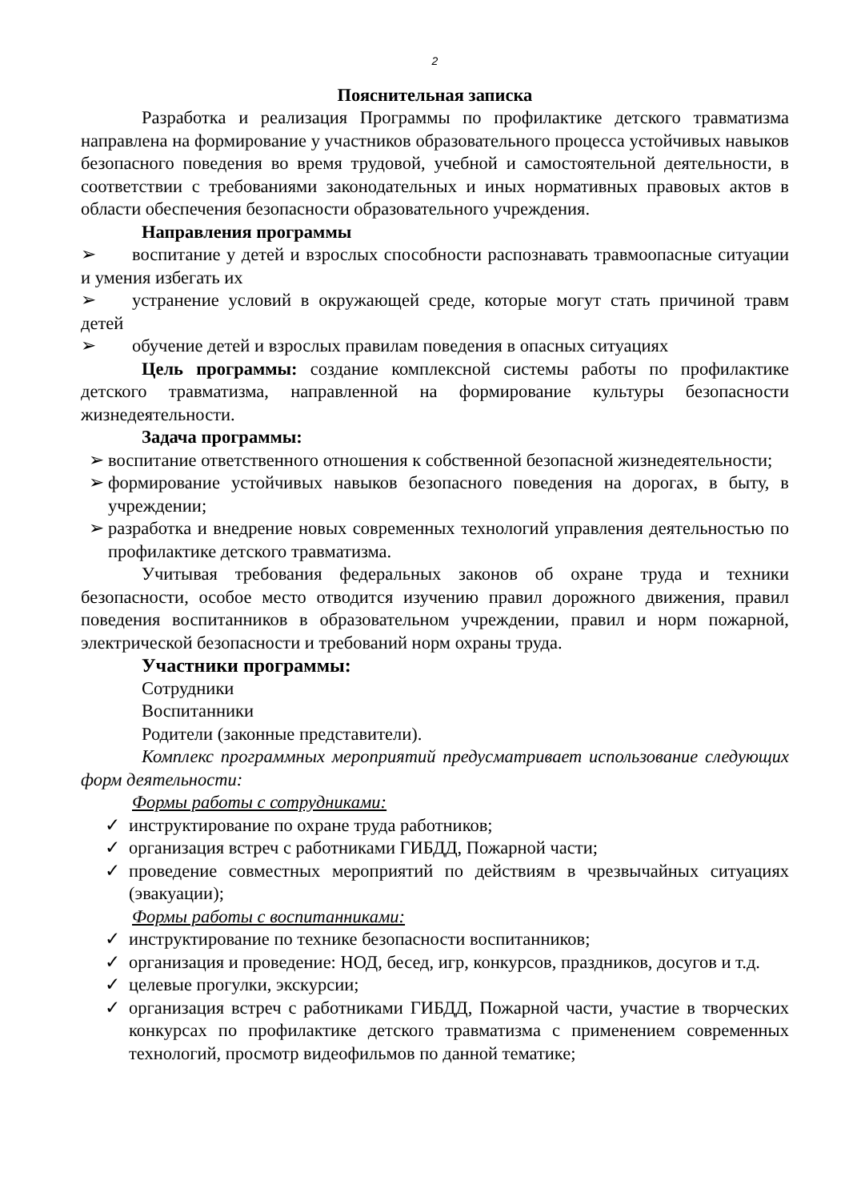2
Пояснительная записка
Разработка и реализация Программы по профилактике детского травматизма направлена на формирование у участников образовательного процесса устойчивых навыков безопасного поведения во время трудовой, учебной и самостоятельной деятельности, в соответствии с требованиями законодательных и иных нормативных правовых актов в области обеспечения безопасности образовательного учреждения.
Направления программы
➢ воспитание у детей и взрослых способности распознавать травмоопасные ситуации и умения избегать их
➢ устранение условий в окружающей среде, которые могут стать причиной травм детей
➢ обучение детей и взрослых правилам поведения в опасных ситуациях
Цель программы: создание комплексной системы работы по профилактике детского травматизма, направленной на формирование культуры безопасности жизнедеятельности.
Задача программы:
➢ воспитание ответственного отношения к собственной безопасной жизнедеятельности;
➢ формирование устойчивых навыков безопасного поведения на дорогах, в быту, в учреждении;
➢ разработка и внедрение новых современных технологий управления деятельностью по профилактике детского травматизма.
Учитывая требования федеральных законов об охране труда и техники безопасности, особое место отводится изучению правил дорожного движения, правил поведения воспитанников в образовательном учреждении, правил и норм пожарной, электрической безопасности и требований норм охраны труда.
Участники программы:
Сотрудники
Воспитанники
Родители (законные представители).
Комплекс программных мероприятий предусматривает использование следующих форм деятельности:
Формы работы с сотрудниками:
✓ инструктирование по охране труда работников;
✓ организация встреч с работниками ГИБДД, Пожарной части;
✓ проведение совместных мероприятий по действиям в чрезвычайных ситуациях (эвакуации);
Формы работы с воспитанниками:
✓ инструктирование по технике безопасности воспитанников;
✓ организация и проведение: НОД, бесед, игр, конкурсов, праздников, досугов и т.д.
✓ целевые прогулки, экскурсии;
✓ организация встреч с работниками ГИБДД, Пожарной части, участие в творческих конкурсах по профилактике детского травматизма с применением современных технологий, просмотр видеофильмов по данной тематике;